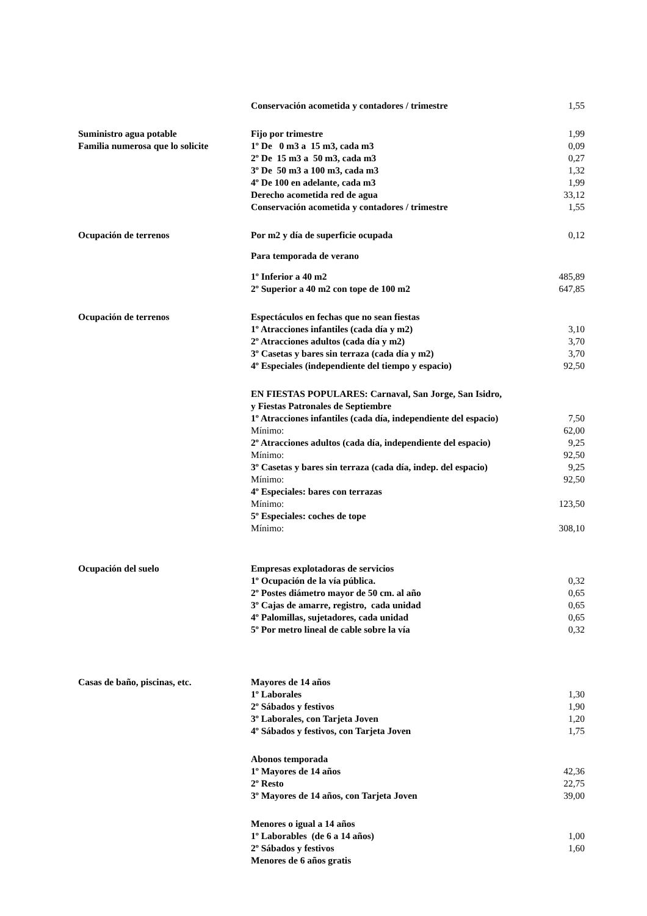| | Conservación acometida y contadores / trimestre | 1,55 |
| Suministro agua potable | Fijo por trimestre | 1,99 |
| Familia numerosa que lo solicite | 1º De 0 m3 a 15 m3, cada m3 | 0,09 |
| | 2º De 15 m3 a 50 m3, cada m3 | 0,27 |
| | 3º De 50 m3 a 100 m3, cada m3 | 1,32 |
| | 4º De 100 en adelante, cada m3 | 1,99 |
| | Derecho acometida red de agua | 33,12 |
| | Conservación acometida y contadores / trimestre | 1,55 |
| Ocupación de terrenos | Por m2 y día de superficie ocupada | 0,12 |
| | Para temporada de verano | |
| | 1º Inferior a 40 m2 | 485,89 |
| | 2º Superior a 40 m2 con tope de 100 m2 | 647,85 |
| Ocupación de terrenos | Espectáculos en fechas que no sean fiestas | |
| | 1º Atracciones infantiles (cada día y m2) | 3,10 |
| | 2º Atracciones adultos (cada día y m2) | 3,70 |
| | 3º Casetas y bares sin terraza (cada día y m2) | 3,70 |
| | 4º Especiales (independiente del tiempo y espacio) | 92,50 |
| | EN FIESTAS POPULARES: Carnaval, San Jorge, San Isidro, y Fiestas Patronales de Septiembre | |
| | 1º Atracciones infantiles (cada día, independiente del espacio) | 7,50 |
| | Mínimo: | 62,00 |
| | 2º Atracciones adultos (cada día, independiente del espacio) | 9,25 |
| | Mínimo: | 92,50 |
| | 3º Casetas y bares sin terraza (cada día, indep. del espacio) | 9,25 |
| | Mínimo: | 92,50 |
| | 4º Especiales: bares con terrazas | |
| | Mínimo: | 123,50 |
| | 5º Especiales: coches de tope | |
| | Mínimo: | 308,10 |
| Ocupación del suelo | Empresas explotadoras de servicios | |
| | 1º Ocupación de la vía pública. | 0,32 |
| | 2º Postes diámetro mayor de 50 cm. al año | 0,65 |
| | 3º Cajas de amarre, registro, cada unidad | 0,65 |
| | 4º Palomillas, sujetadores, cada unidad | 0,65 |
| | 5º Por metro lineal de cable sobre la vía | 0,32 |
| Casas de baño, piscinas, etc. | Mayores de 14 años | |
| | 1º Laborales | 1,30 |
| | 2º Sábados y festivos | 1,90 |
| | 3º Laborales, con Tarjeta Joven | 1,20 |
| | 4º Sábados y festivos, con Tarjeta Joven | 1,75 |
| | Abonos temporada | |
| | 1º Mayores de 14 años | 42,36 |
| | 2º Resto | 22,75 |
| | 3º Mayores de 14 años, con Tarjeta Joven | 39,00 |
| | Menores o igual a 14 años | |
| | 1º Laborables (de 6 a 14 años) | 1,00 |
| | 2º Sábados y festivos | 1,60 |
| | Menores de 6 años gratis | |